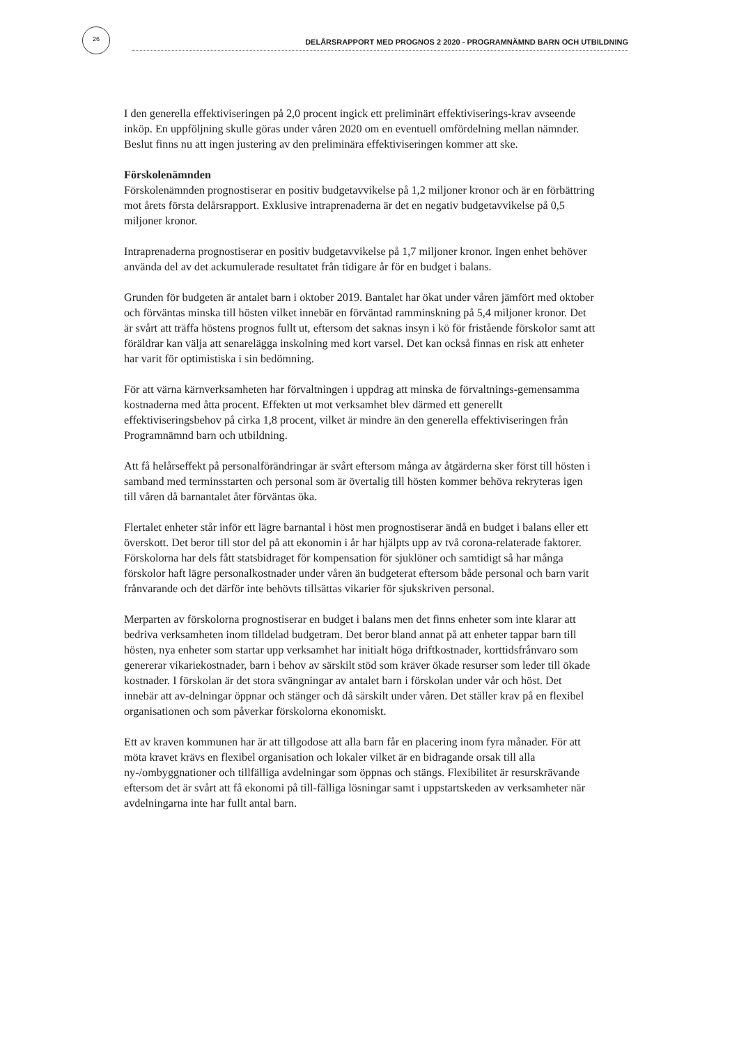26 DELÅRSRAPPORT MED PROGNOS 2 2020 - PROGRAMNÄMND BARN OCH UTBILDNING
I den generella effektiviseringen på 2,0 procent ingick ett preliminärt effektiviserings-krav avseende inköp. En uppföljning skulle göras under våren 2020 om en eventuell omfördelning mellan nämnder. Beslut finns nu att ingen justering av den preliminära effektiviseringen kommer att ske.
Förskolenämnden
Förskolenämnden prognostiserar en positiv budgetavvikelse på 1,2 miljoner kronor och är en förbättring mot årets första delårsrapport. Exklusive intraprenaderna är det en negativ budgetavvikelse på 0,5 miljoner kronor.
Intraprenaderna prognostiserar en positiv budgetavvikelse på 1,7 miljoner kronor. Ingen enhet behöver använda del av det ackumulerade resultatet från tidigare år för en budget i balans.
Grunden för budgeten är antalet barn i oktober 2019. Bantalet har ökat under våren jämfört med oktober och förväntas minska till hösten vilket innebär en förväntad ramminskning på 5,4 miljoner kronor. Det är svårt att träffa höstens prognos fullt ut, eftersom det saknas insyn i kö för fristående förskolor samt att föräldrar kan välja att senarelägga inskolning med kort varsel. Det kan också finnas en risk att enheter har varit för optimistiska i sin bedömning.
För att värna kärnverksamheten har förvaltningen i uppdrag att minska de förvaltnings-gemensamma kostnaderna med åtta procent. Effekten ut mot verksamhet blev därmed ett generellt effektiviseringsbehov på cirka 1,8 procent, vilket är mindre än den generella effektiviseringen från Programnämnd barn och utbildning.
Att få helårseffekt på personalförändringar är svårt eftersom många av åtgärderna sker först till hösten i samband med terminsstarten och personal som är övertalig till hösten kommer behöva rekryteras igen till våren då barnantalet åter förväntas öka.
Flertalet enheter står inför ett lägre barnantal i höst men prognostiserar ändå en budget i balans eller ett överskott. Det beror till stor del på att ekonomin i år har hjälpts upp av två corona-relaterade faktorer. Förskolorna har dels fått statsbidraget för kompensation för sjuklöner och samtidigt så har många förskolor haft lägre personalkostnader under våren än budgeterat eftersom både personal och barn varit frånvarande och det därför inte behövts tillsättas vikarier för sjukskriven personal.
Merparten av förskolorna prognostiserar en budget i balans men det finns enheter som inte klarar att bedriva verksamheten inom tilldelad budgetram. Det beror bland annat på att enheter tappar barn till hösten, nya enheter som startar upp verksamhet har initialt höga driftkostnader, korttidsfrånvaro som genererar vikariekostnader, barn i behov av särskilt stöd som kräver ökade resurser som leder till ökade kostnader. I förskolan är det stora svängningar av antalet barn i förskolan under vår och höst. Det innebär att av-delningar öppnar och stänger och då särskilt under våren. Det ställer krav på en flexibel organisationen och som påverkar förskolorna ekonomiskt.
Ett av kraven kommunen har är att tillgodose att alla barn får en placering inom fyra månader. För att möta kravet krävs en flexibel organisation och lokaler vilket är en bidragande orsak till alla ny-/ombyggnationer och tillfälliga avdelningar som öppnas och stängs. Flexibilitet är resurskrävande eftersom det är svårt att få ekonomi på till-fälliga lösningar samt i uppstartskeden av verksamheter när avdelningarna inte har fullt antal barn.